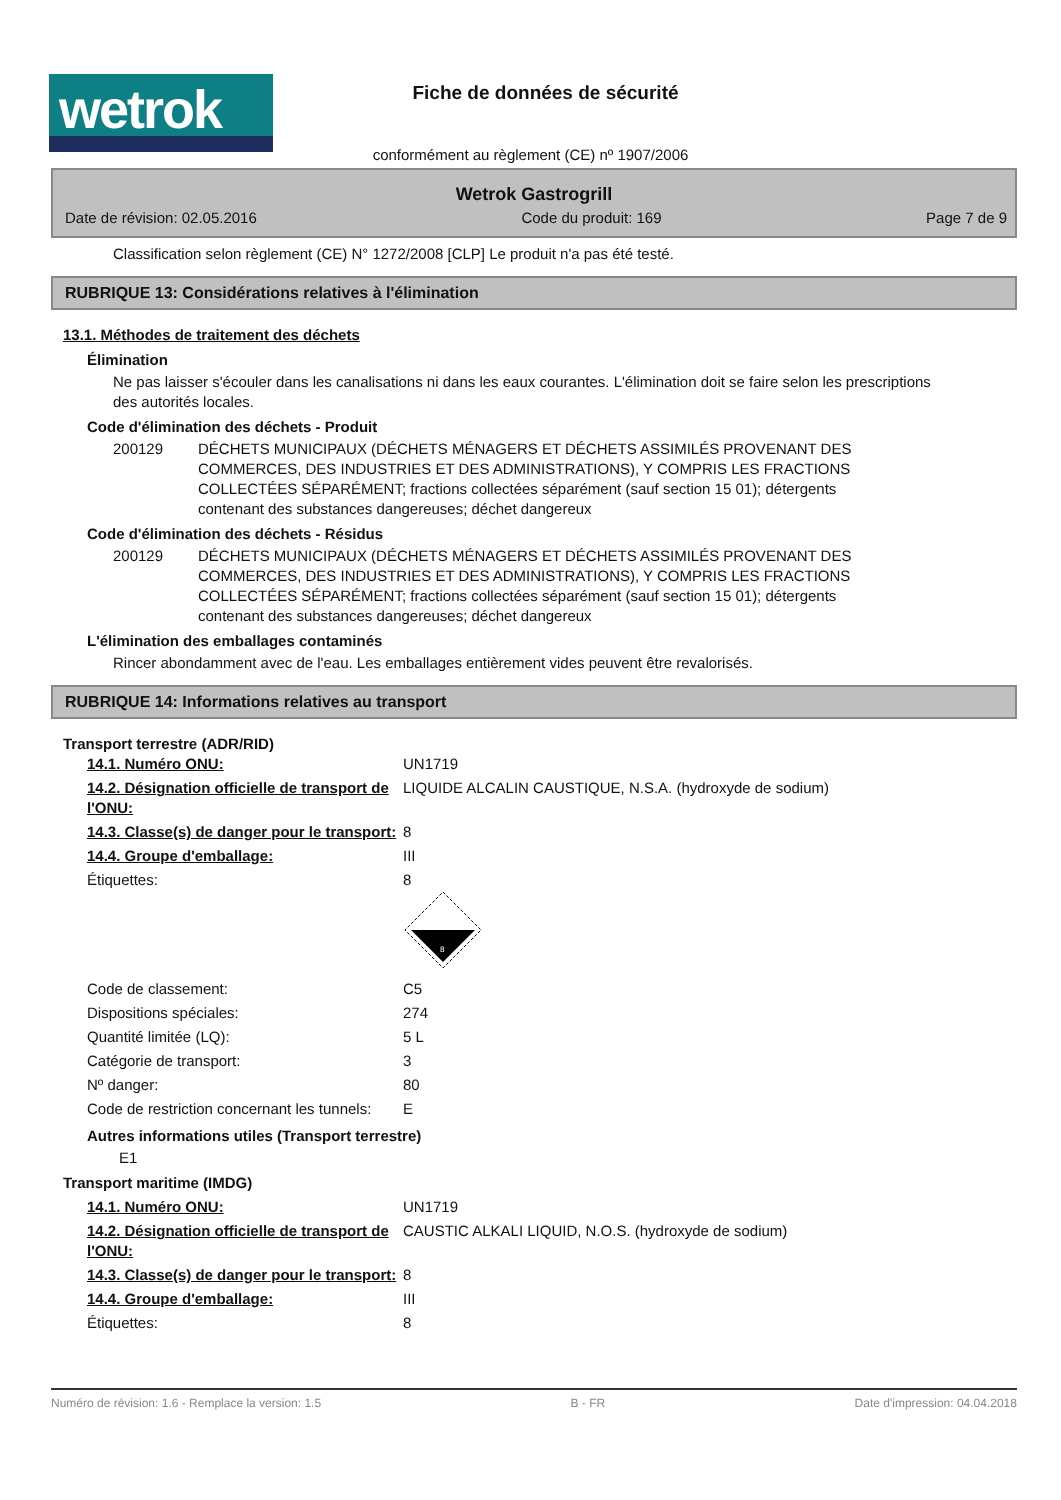wetrok
Fiche de données de sécurité
conformément au règlement (CE) nº 1907/2006
Wetrok Gastrogrill
Date de révision: 02.05.2016 Code du produit: 169 Page 7 de 9
Classification selon règlement (CE) N° 1272/2008 [CLP] Le produit n'a pas été testé.
RUBRIQUE 13: Considérations relatives à l'élimination
13.1. Méthodes de traitement des déchets
Élimination
Ne pas laisser s'écouler dans les canalisations ni dans les eaux courantes. L'élimination doit se faire selon les prescriptions des autorités locales.
Code d'élimination des déchets - Produit
200129 DÉCHETS MUNICIPAUX (DÉCHETS MÉNAGERS ET DÉCHETS ASSIMILÉS PROVENANT DES COMMERCES, DES INDUSTRIES ET DES ADMINISTRATIONS), Y COMPRIS LES FRACTIONS COLLECTÉES SÉPARÉMENT; fractions collectées séparément (sauf section 15 01); détergents contenant des substances dangereuses; déchet dangereux
Code d'élimination des déchets - Résidus
200129 DÉCHETS MUNICIPAUX (DÉCHETS MÉNAGERS ET DÉCHETS ASSIMILÉS PROVENANT DES COMMERCES, DES INDUSTRIES ET DES ADMINISTRATIONS), Y COMPRIS LES FRACTIONS COLLECTÉES SÉPARÉMENT; fractions collectées séparément (sauf section 15 01); détergents contenant des substances dangereuses; déchet dangereux
L'élimination des emballages contaminés
Rincer abondamment avec de l'eau. Les emballages entièrement vides peuvent être revalorisés.
RUBRIQUE 14: Informations relatives au transport
Transport terrestre (ADR/RID)
| 14.1. Numéro ONU: | UN1719 |
| 14.2. Désignation officielle de transport de l'ONU: | LIQUIDE ALCALIN CAUSTIQUE, N.S.A. (hydroxyde de sodium) |
| 14.3. Classe(s) de danger pour le transport: | 8 |
| 14.4. Groupe d'emballage: | III |
| Étiquettes: | 8 8 |
| Code de classement: | C5 |
| Dispositions spéciales: | 274 |
| Quantité limitée (LQ): | 5 L |
| Catégorie de transport: | 3 |
| Nº danger: | 80 |
| Code de restriction concernant les tunnels: | E |
Autres informations utiles (Transport terrestre)
E1
Transport maritime (IMDG)
| 14.1. Numéro ONU: | UN1719 |
| 14.2. Désignation officielle de transport de l'ONU: | CAUSTIC ALKALI LIQUID, N.O.S. (hydroxyde de sodium) |
| 14.3. Classe(s) de danger pour le transport: | 8 |
| 14.4. Groupe d'emballage: | III |
| Étiquettes: | 8 |
Numéro de révision: 1.6 - Remplace la version: 1.5 B - FR Date d'impression: 04.04.2018